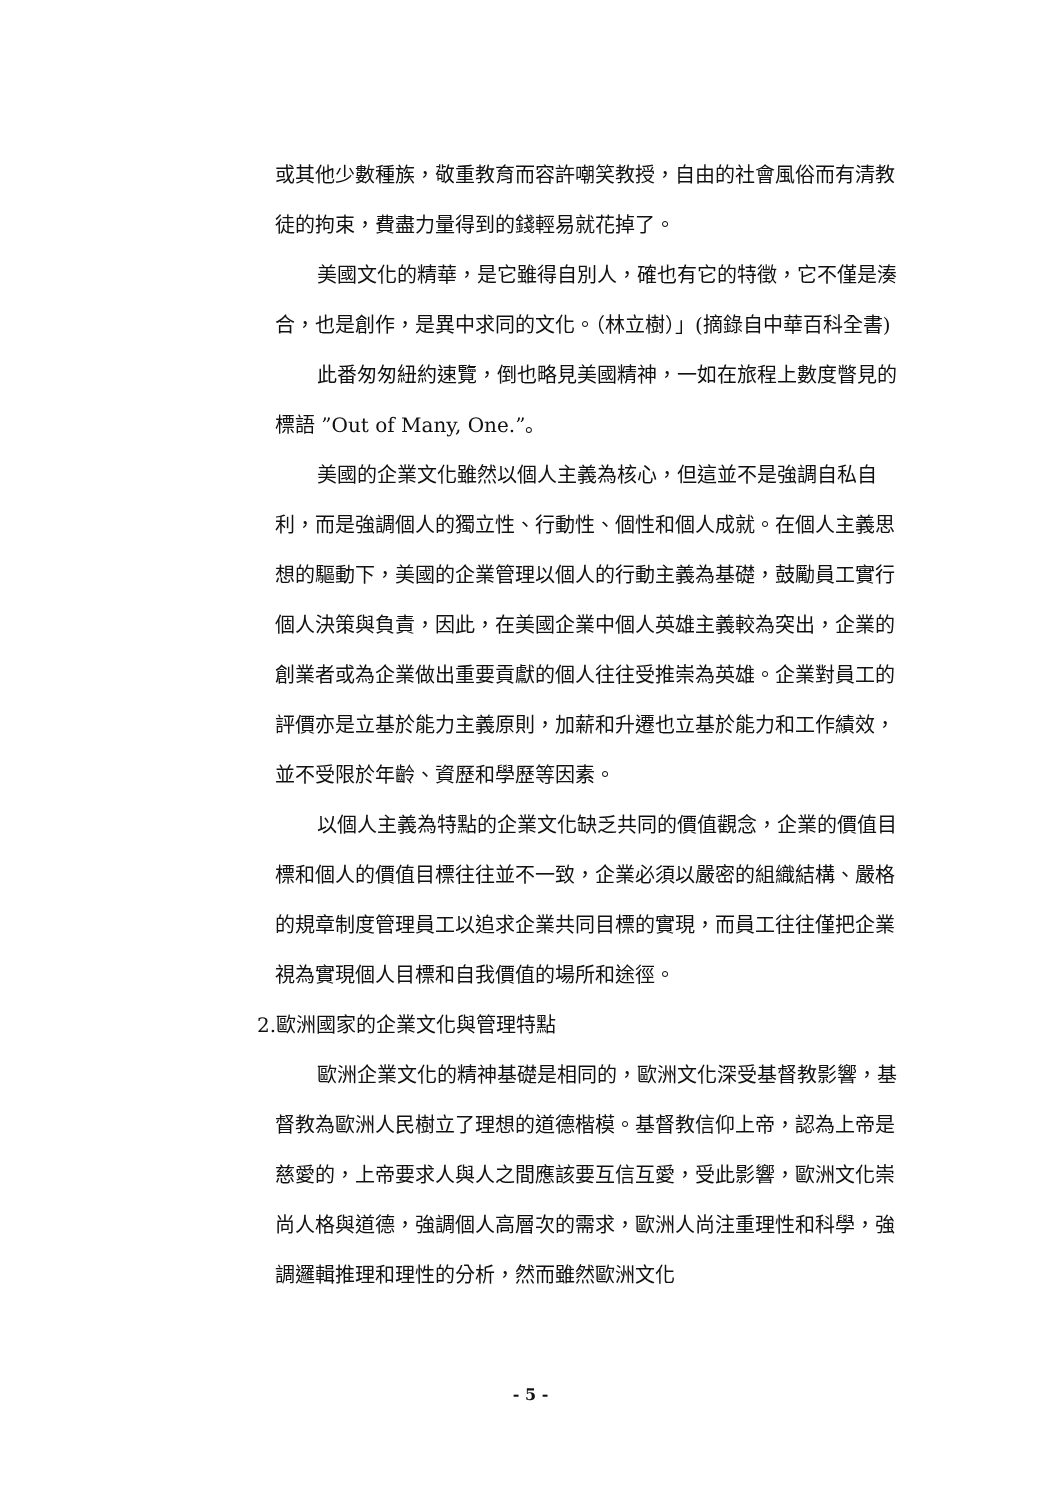或其他少數種族，敬重教育而容許嘲笑教授，自由的社會風俗而有清教徒的拘束，費盡力量得到的錢輕易就花掉了。
美國文化的精華，是它雖得自別人，確也有它的特徵，它不僅是湊合，也是創作，是異中求同的文化。（林立樹）」(摘錄自中華百科全書)
此番匆匆紐約速覽，倒也略見美國精神，一如在旅程上數度瞥見的標語 ”Out of Many, One.”。
美國的企業文化雖然以個人主義為核心，但這並不是強調自私自利，而是強調個人的獨立性、行動性、個性和個人成就。在個人主義思想的驅動下，美國的企業管理以個人的行動主義為基礎，鼓勵員工實行個人決策與負責，因此，在美國企業中個人英雄主義較為突出，企業的創業者或為企業做出重要貢獻的個人往往受推崇為英雄。企業對員工的評價亦是立基於能力主義原則，加薪和升遷也立基於能力和工作績效，並不受限於年齡、資歷和學歷等因素。
以個人主義為特點的企業文化缺乏共同的價值觀念，企業的價值目標和個人的價值目標往往並不一致，企業必須以嚴密的組織結構、嚴格的規章制度管理員工以追求企業共同目標的實現，而員工往往僅把企業視為實現個人目標和自我價值的場所和途徑。
2.歐洲國家的企業文化與管理特點
歐洲企業文化的精神基礎是相同的，歐洲文化深受基督教影響，基督教為歐洲人民樹立了理想的道德楷模。基督教信仰上帝，認為上帝是慈愛的，上帝要求人與人之間應該要互信互愛，受此影響，歐洲文化崇尚人格與道德，強調個人高層次的需求，歐洲人尚注重理性和科學，強調邏輯推理和理性的分析，然而雖然歐洲文化
- 5 -